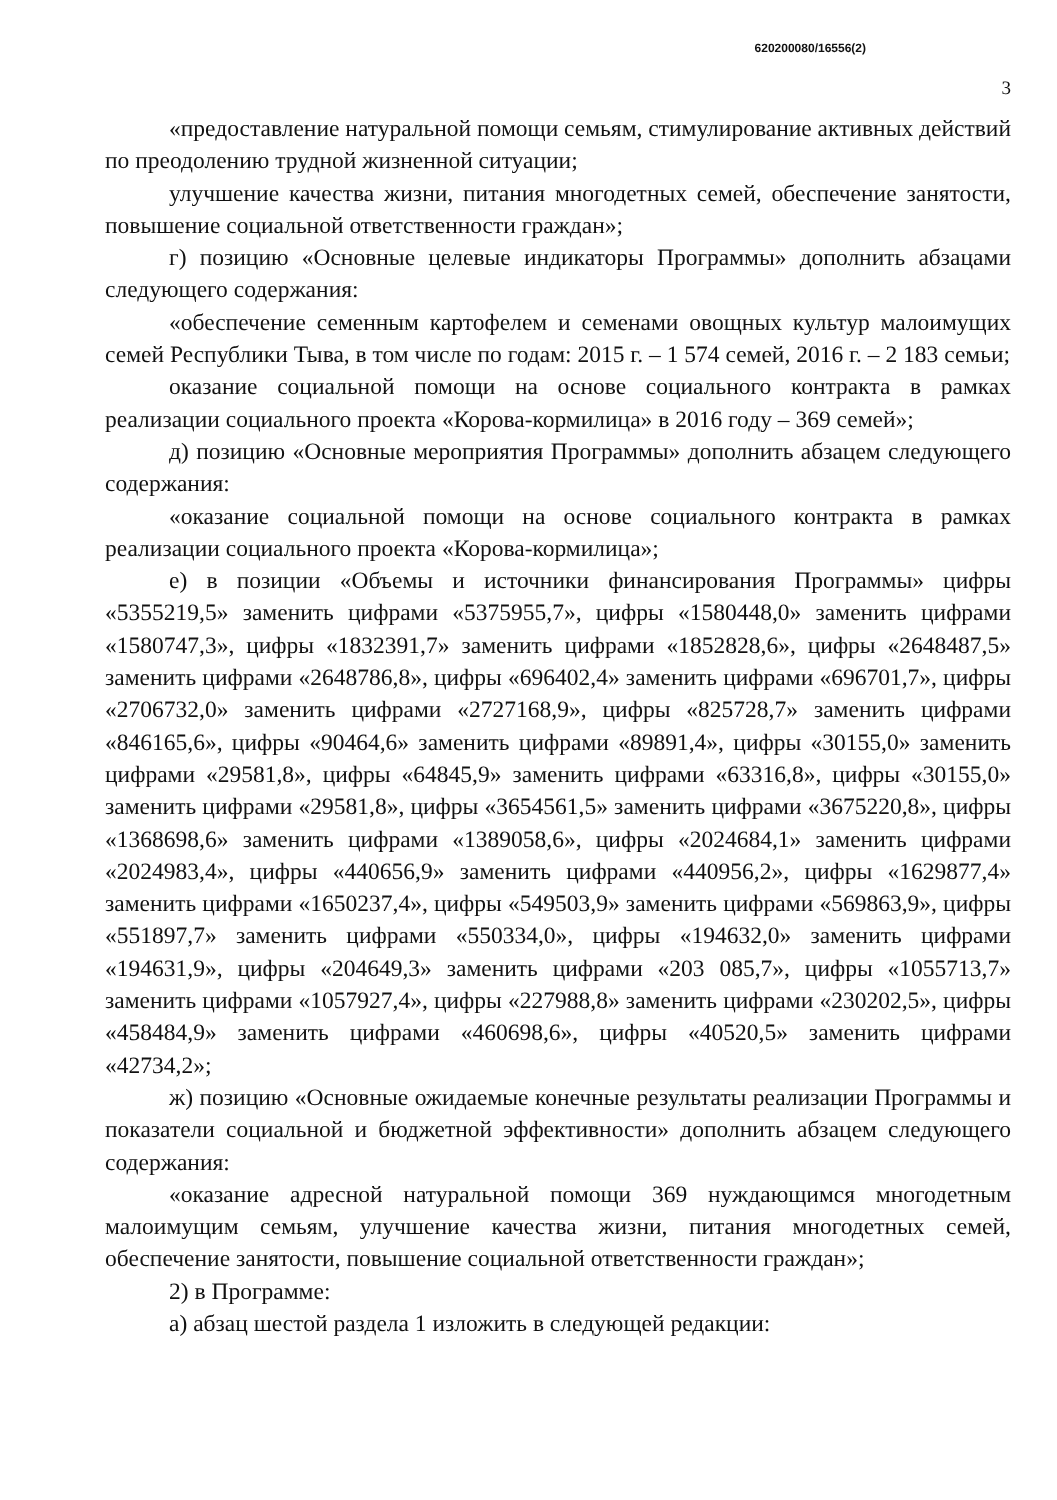620200080/16556(2)
3
«предоставление натуральной помощи семьям, стимулирование активных действий по преодолению трудной жизненной ситуации;
улучшение качества жизни, питания многодетных семей, обеспечение занятости, повышение социальной ответственности граждан»;
г) позицию «Основные целевые индикаторы Программы» дополнить абзацами следующего содержания:
«обеспечение семенным картофелем и семенами овощных культур малоимущих семей Республики Тыва, в том числе по годам: 2015 г. – 1 574 семей, 2016 г. – 2 183 семьи;
оказание социальной помощи на основе социального контракта в рамках реализации социального проекта «Корова-кормилица» в 2016 году – 369 семей»;
д) позицию «Основные мероприятия Программы» дополнить абзацем следующего содержания:
«оказание социальной помощи на основе социального контракта в рамках реализации социального проекта «Корова-кормилица»;
е) в позиции «Объемы и источники финансирования Программы» цифры «5355219,5» заменить цифрами «5375955,7», цифры «1580448,0» заменить цифрами «1580747,3», цифры «1832391,7» заменить цифрами «1852828,6», цифры «2648487,5» заменить цифрами «2648786,8», цифры «696402,4» заменить цифрами «696701,7», цифры «2706732,0» заменить цифрами «2727168,9», цифры «825728,7» заменить цифрами «846165,6», цифры «90464,6» заменить цифрами «89891,4», цифры «30155,0» заменить цифрами «29581,8», цифры «64845,9» заменить цифрами «63316,8», цифры «30155,0» заменить цифрами «29581,8», цифры «3654561,5» заменить цифрами «3675220,8», цифры «1368698,6» заменить цифрами «1389058,6», цифры «2024684,1» заменить цифрами «2024983,4», цифры «440656,9» заменить цифрами «440956,2», цифры «1629877,4» заменить цифрами «1650237,4», цифры «549503,9» заменить цифрами «569863,9», цифры «551897,7» заменить цифрами «550334,0», цифры «194632,0» заменить цифрами «194631,9», цифры «204649,3» заменить цифрами «203 085,7», цифры «1055713,7» заменить цифрами «1057927,4», цифры «227988,8» заменить цифрами «230202,5», цифры «458484,9» заменить цифрами «460698,6», цифры «40520,5» заменить цифрами «42734,2»;
ж) позицию «Основные ожидаемые конечные результаты реализации Программы и показатели социальной и бюджетной эффективности» дополнить абзацем следующего содержания:
«оказание адресной натуральной помощи 369 нуждающимся многодетным малоимущим семьям, улучшение качества жизни, питания многодетных семей, обеспечение занятости, повышение социальной ответственности граждан»;
2) в Программе:
а) абзац шестой раздела 1 изложить в следующей редакции: